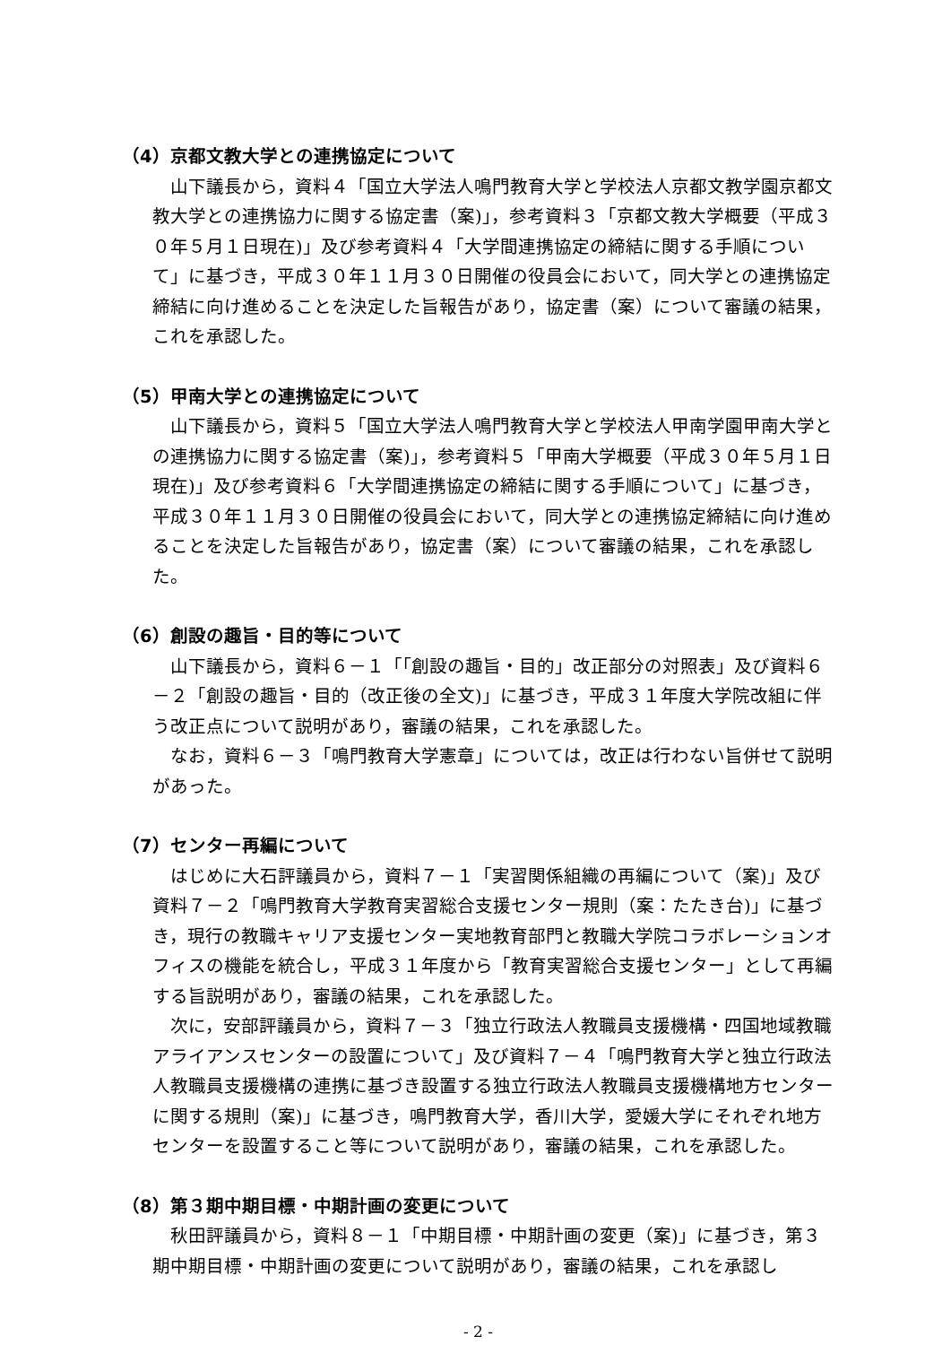（4）京都文教大学との連携協定について
山下議長から，資料４「国立大学法人鳴門教育大学と学校法人京都文教学園京都文教大学との連携協力に関する協定書（案)」，参考資料３「京都文教大学概要（平成３０年５月１日現在)」及び参考資料４「大学間連携協定の締結に関する手順について」に基づき，平成３０年１１月３０日開催の役員会において，同大学との連携協定締結に向け進めることを決定した旨報告があり，協定書（案）について審議の結果，これを承認した。
（5）甲南大学との連携協定について
山下議長から，資料５「国立大学法人鳴門教育大学と学校法人甲南学園甲南大学との連携協力に関する協定書（案)」，参考資料５「甲南大学概要（平成３０年５月１日現在)」及び参考資料６「大学間連携協定の締結に関する手順について」に基づき，平成３０年１１月３０日開催の役員会において，同大学との連携協定締結に向け進めることを決定した旨報告があり，協定書（案）について審議の結果，これを承認した。
（6）創設の趣旨・目的等について
山下議長から，資料６－１「｢創設の趣旨・目的」改正部分の対照表」及び資料６－２「創設の趣旨・目的（改正後の全文)」に基づき，平成３１年度大学院改組に伴う改正点について説明があり，審議の結果，これを承認した。
なお，資料６－３「鳴門教育大学憲章」については，改正は行わない旨併せて説明があった。
（7）センター再編について
はじめに大石評議員から，資料７－１「実習関係組織の再編について（案)」及び資料７－２「鳴門教育大学教育実習総合支援センター規則（案：たたき台)」に基づき，現行の教職キャリア支援センター実地教育部門と教職大学院コラボレーションオフィスの機能を統合し，平成３１年度から「教育実習総合支援センター」として再編する旨説明があり，審議の結果，これを承認した。
次に，安部評議員から，資料７－３「独立行政法人教職員支援機構・四国地域教職アライアンスセンターの設置について」及び資料７－４「鳴門教育大学と独立行政法人教職員支援機構の連携に基づき設置する独立行政法人教職員支援機構地方センターに関する規則（案)」に基づき，鳴門教育大学，香川大学，愛媛大学にそれぞれ地方センターを設置すること等について説明があり，審議の結果，これを承認した。
（8）第３期中期目標・中期計画の変更について
秋田評議員から，資料８－１「中期目標・中期計画の変更（案)」に基づき，第３期中期目標・中期計画の変更について説明があり，審議の結果，これを承認し
- 2 -